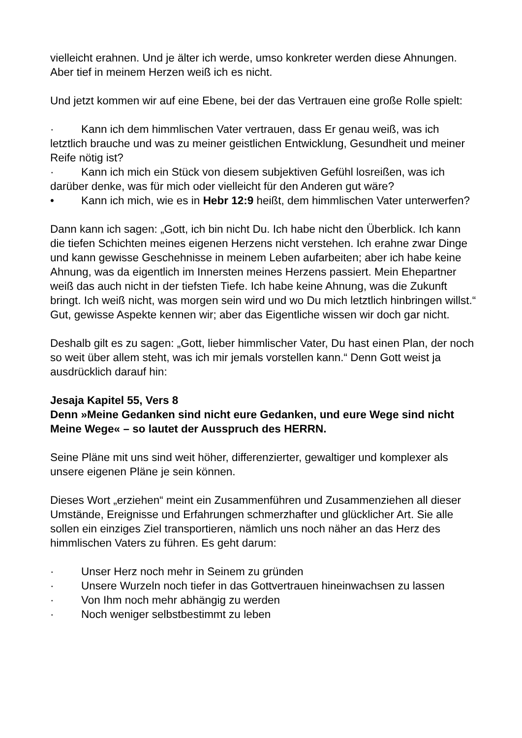vielleicht erahnen. Und je älter ich werde, umso konkreter werden diese Ahnungen. Aber tief in meinem Herzen weiß ich es nicht.
Und jetzt kommen wir auf eine Ebene, bei der das Vertrauen eine große Rolle spielt:
· Kann ich dem himmlischen Vater vertrauen, dass Er genau weiß, was ich letztlich brauche und was zu meiner geistlichen Entwicklung, Gesundheit und meiner Reife nötig ist?
· Kann ich mich ein Stück von diesem subjektiven Gefühl losreißen, was ich darüber denke, was für mich oder vielleicht für den Anderen gut wäre?
• Kann ich mich, wie es in Hebr 12:9 heißt, dem himmlischen Vater unterwerfen?
Dann kann ich sagen: „Gott, ich bin nicht Du. Ich habe nicht den Überblick. Ich kann die tiefen Schichten meines eigenen Herzens nicht verstehen. Ich erahne zwar Dinge und kann gewisse Geschehnisse in meinem Leben aufarbeiten; aber ich habe keine Ahnung, was da eigentlich im Innersten meines Herzens passiert. Mein Ehepartner weiß das auch nicht in der tiefsten Tiefe. Ich habe keine Ahnung, was die Zukunft bringt. Ich weiß nicht, was morgen sein wird und wo Du mich letztlich hinbringen willst.“ Gut, gewisse Aspekte kennen wir; aber das Eigentliche wissen wir doch gar nicht.
Deshalb gilt es zu sagen: „Gott, lieber himmlischer Vater, Du hast einen Plan, der noch so weit über allem steht, was ich mir jemals vorstellen kann.“ Denn Gott weist ja ausdrücklich darauf hin:
Jesaja Kapitel 55, Vers 8
Denn »Meine Gedanken sind nicht eure Gedanken, und eure Wege sind nicht Meine Wege« – so lautet der Ausspruch des HERRN.
Seine Pläne mit uns sind weit höher, differenzierter, gewaltiger und komplexer als unsere eigenen Pläne je sein können.
Dieses Wort „erziehen“ meint ein Zusammenführen und Zusammenziehen all dieser Umstände, Ereignisse und Erfahrungen schmerzhafter und glücklicher Art. Sie alle sollen ein einziges Ziel transportieren, nämlich uns noch näher an das Herz des himmlischen Vaters zu führen. Es geht darum:
· Unser Herz noch mehr in Seinem zu gründen
· Unsere Wurzeln noch tiefer in das Gottvertrauen hineinwachsen zu lassen
· Von Ihm noch mehr abhängig zu werden
· Noch weniger selbstbestimmt zu leben